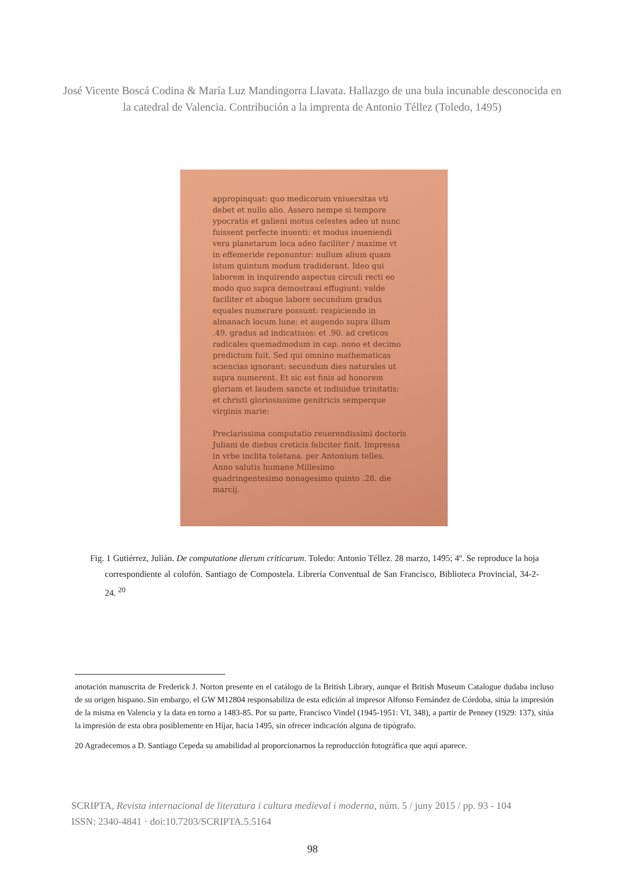José Vicente Boscá Codina & María Luz Mandingorra Llavata. Hallazgo de una bula incunable desconocida en la catedral de Valencia. Contribución a la imprenta de Antonio Téllez (Toledo, 1495)
appropinquat: quo medicorum vniuersitas vti debet et nullo alio. Assero nempe si tempore ypocratis et galieni motus celestes adeo ut nunc fuissent perfecte inuenti: et modus inueniendi vera planetarum loca adeo faciliter / maxime vt in effemeride reponuntur: nullum alium quam istum quintum modum tradiderant. Ideo qui laborem in inquirendo aspectus circuli recti eo modo quo supra demostraui effugiunt: valde faciliter et absque labore secundum gradus equales numerare possunt: respiciendo in almanach locum lune: et augendo supra illum .49. gradus ad indicatiuos: et .90. ad creticos radicales quemadmodum in cap. nono et decimo predictum fuit. Sed qui omnino mathematicas sciencias ignorant: secundum dies naturales ut supra numerent. Et sic est finis ad honorem gloriam et laudem sancte et indiuidue trinitatis: et christi gloriosissime genitricis semperque virginis marie:
Preclarissima computatio reuerendissimi doctoris Juliani de diebus creticis feliciter finit. Impressa in vrbe inclita toletana. per Antonium telles. Anno salutis humane Millesimo quadringentesimo nonagesimo quinto .28. die marcij.
Fig. 1 Gutiérrez, Julián. De computatione dierum criticarum. Toledo: Antonio Téllez. 28 marzo, 1495; 4º. Se reproduce la hoja correspondiente al colofón. Santiago de Compostela. Librería Conventual de San Francisco, Biblioteca Provincial, 34-2-24. <sup>20</sup>
anotación manuscrita de Frederick J. Norton presente en el catálogo de la British Library, aunque el British Museum Catalogue dudaba incluso de su origen hispano. Sin embargo, el GW M12804 responsabiliza de esta edición al impresor Alfonso Fernández de Córdoba, sitúa la impresión de la misma en Valencia y la data en torno a 1483-85. Por su parte, Francisco Vindel (1945-1951: VI, 348), a partir de Penney (1929: 137), sitúa la impresión de esta obra posiblemente en Híjar, hacia 1495, sin ofrecer indicación alguna de tipógrafo.
20 Agradecemos a D. Santiago Cepeda su amabilidad al proporcionarnos la reproducción fotográfica que aquí aparece.
SCRIPTA, Revista internacional de literatura i cultura medieval i moderna, núm. 5 / juny 2015 / pp. 93 - 104
ISSN: 2340-4841 · doi:10.7203/SCRIPTA.5.5164
98